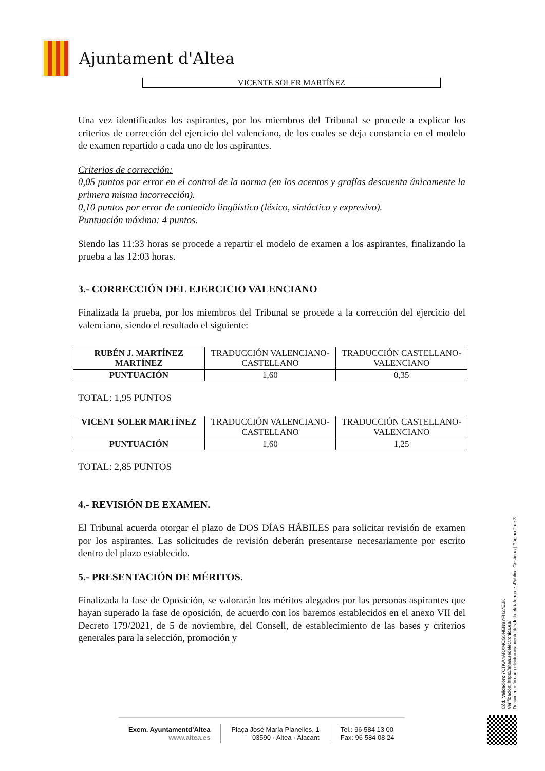Ajuntament d'Altea
VICENTE SOLER MARTÍNEZ
Una vez identificados los aspirantes, por los miembros del Tribunal se procede a explicar los criterios de corrección del ejercicio del valenciano, de los cuales se deja constancia en el modelo de examen repartido a cada uno de los aspirantes.
Criterios de corrección:
0,05 puntos por error en el control de la norma (en los acentos y grafías descuenta únicamente la primera misma incorrección).
0,10 puntos por error de contenido lingüístico (léxico, sintáctico y expresivo).
Puntuación máxima: 4 puntos.
Siendo las 11:33 horas se procede a repartir el modelo de examen a los aspirantes, finalizando la prueba a las 12:03 horas.
3.- CORRECCIÓN DEL EJERCICIO VALENCIANO
Finalizada la prueba, por los miembros del Tribunal se procede a la corrección del ejercicio del valenciano, siendo el resultado el siguiente:
| RUBÉN J. MARTÍNEZ MARTÍNEZ | TRADUCCIÓN VALENCIANO-CASTELLANO | TRADUCCIÓN CASTELLANO-VALENCIANO |
| PUNTUACIÓN | 1,60 | 0,35 |
TOTAL: 1,95 PUNTOS
| VICENT SOLER MARTÍNEZ | TRADUCCIÓN VALENCIANO-CASTELLANO | TRADUCCIÓN CASTELLANO-VALENCIANO |
| PUNTUACIÓN | 1,60 | 1,25 |
TOTAL: 2,85 PUNTOS
4.- REVISIÓN DE EXAMEN.
El Tribunal acuerda otorgar el plazo de DOS DÍAS HÁBILES para solicitar revisión de examen por los aspirantes. Las solicitudes de revisión deberán presentarse necesariamente por escrito dentro del plazo establecido.
5.- PRESENTACIÓN DE MÉRITOS.
Finalizada la fase de Oposición, se valorarán los méritos alegados por las personas aspirantes que hayan superado la fase de oposición, de acuerdo con los baremos establecidos en el anexo VII del Decreto 179/2021, de 5 de noviembre, del Consell, de establecimiento de las bases y criterios generales para la selección, promoción y
Cód. Validación: 7CTKA4ARXMCG5NEN9YFH27E3K
Verificación: https://altea.sedelectronica.es/
Documento firmado electrónicamente desde la plataforma esPublico Gestiona | Página 2 de 3
Excm. Ayuntamentd’Altea
www.altea.es
Plaça José María Planelles, 1
03590 · Altea · Alacant
Tel.: 96 584 13 00
Fax: 96 584 08 24